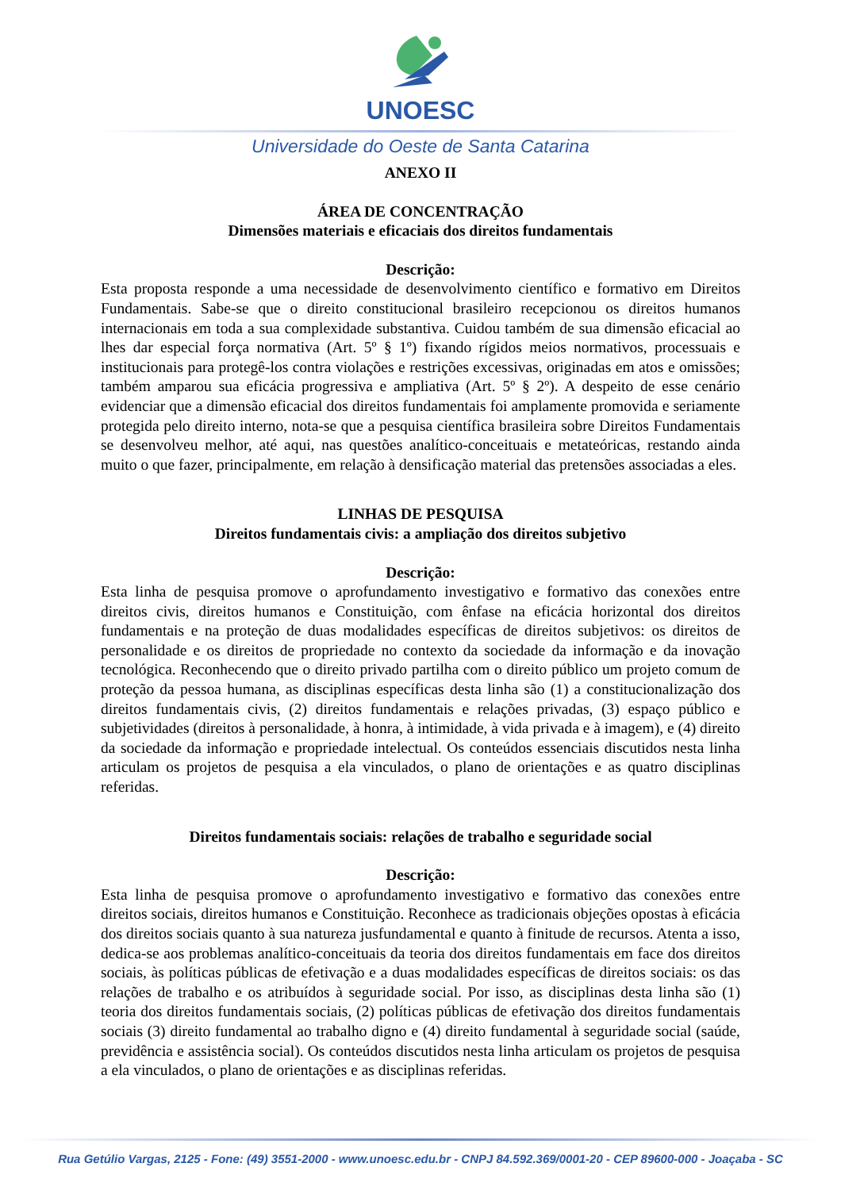UNOESC
Universidade do Oeste de Santa Catarina
ANEXO II
ÁREA DE CONCENTRAÇÃO
Dimensões materiais e eficaciais dos direitos fundamentais
Descrição:
Esta proposta responde a uma necessidade de desenvolvimento científico e formativo em Direitos Fundamentais. Sabe-se que o direito constitucional brasileiro recepcionou os direitos humanos internacionais em toda a sua complexidade substantiva. Cuidou também de sua dimensão eficacial ao lhes dar especial força normativa (Art. 5º § 1º) fixando rígidos meios normativos, processuais e institucionais para protegê-los contra violações e restrições excessivas, originadas em atos e omissões; também amparou sua eficácia progressiva e ampliativa (Art. 5º § 2º). A despeito de esse cenário evidenciar que a dimensão eficacial dos direitos fundamentais foi amplamente promovida e seriamente protegida pelo direito interno, nota-se que a pesquisa científica brasileira sobre Direitos Fundamentais se desenvolveu melhor, até aqui, nas questões analítico-conceituais e metateóricas, restando ainda muito o que fazer, principalmente, em relação à densificação material das pretensões associadas a eles.
LINHAS DE PESQUISA
Direitos fundamentais civis: a ampliação dos direitos subjetivo
Descrição:
Esta linha de pesquisa promove o aprofundamento investigativo e formativo das conexões entre direitos civis, direitos humanos e Constituição, com ênfase na eficácia horizontal dos direitos fundamentais e na proteção de duas modalidades específicas de direitos subjetivos: os direitos de personalidade e os direitos de propriedade no contexto da sociedade da informação e da inovação tecnológica. Reconhecendo que o direito privado partilha com o direito público um projeto comum de proteção da pessoa humana, as disciplinas específicas desta linha são (1) a constitucionalização dos direitos fundamentais civis, (2) direitos fundamentais e relações privadas, (3) espaço público e subjetividades (direitos à personalidade, à honra, à intimidade, à vida privada e à imagem), e (4) direito da sociedade da informação e propriedade intelectual. Os conteúdos essenciais discutidos nesta linha articulam os projetos de pesquisa a ela vinculados, o plano de orientações e as quatro disciplinas referidas.
Direitos fundamentais sociais: relações de trabalho e seguridade social
Descrição:
Esta linha de pesquisa promove o aprofundamento investigativo e formativo das conexões entre direitos sociais, direitos humanos e Constituição. Reconhece as tradicionais objeções opostas à eficácia dos direitos sociais quanto à sua natureza jusfundamental e quanto à finitude de recursos. Atenta a isso, dedica-se aos problemas analítico-conceituais da teoria dos direitos fundamentais em face dos direitos sociais, às políticas públicas de efetivação e a duas modalidades específicas de direitos sociais: os das relações de trabalho e os atribuídos à seguridade social. Por isso, as disciplinas desta linha são (1) teoria dos direitos fundamentais sociais, (2) políticas públicas de efetivação dos direitos fundamentais sociais (3) direito fundamental ao trabalho digno e (4) direito fundamental à seguridade social (saúde, previdência e assistência social). Os conteúdos discutidos nesta linha articulam os projetos de pesquisa a ela vinculados, o plano de orientações e as disciplinas referidas.
Rua Getúlio Vargas, 2125 - Fone: (49) 3551-2000 - www.unoesc.edu.br - CNPJ 84.592.369/0001-20 - CEP 89600-000 - Joaçaba - SC